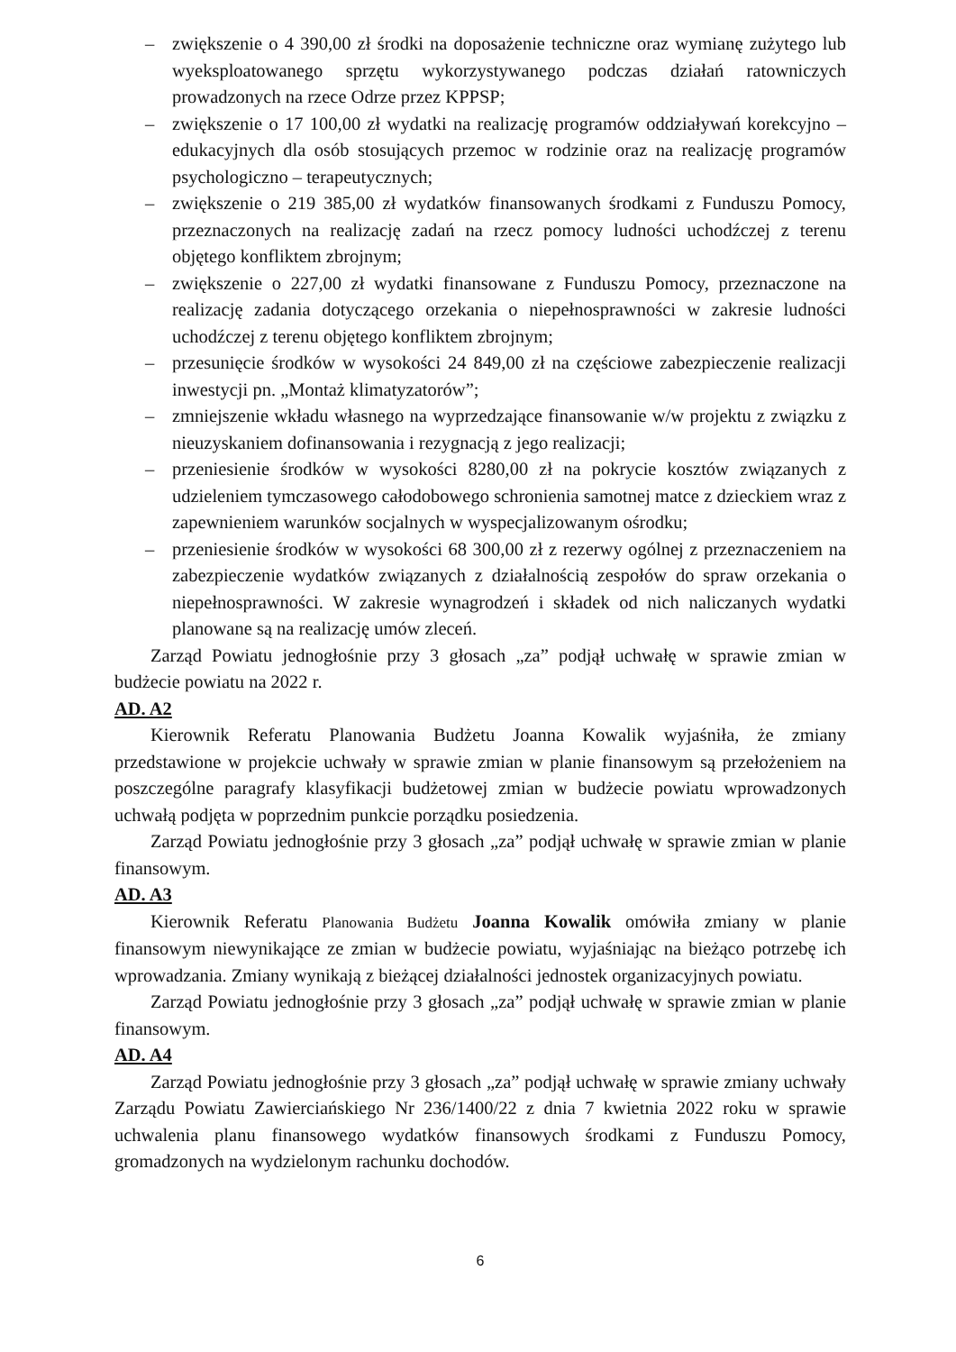– zwiększenie o 4 390,00 zł środki na doposażenie techniczne oraz wymianę zużytego lub wyeksploatowanego sprzętu wykorzystywanego podczas działań ratowniczych prowadzonych na rzece Odrze przez KPPSP;
– zwiększenie o 17 100,00 zł wydatki na realizację programów oddziaływań korekcyjno – edukacyjnych dla osób stosujących przemoc w rodzinie oraz na realizację programów psychologiczno – terapeutycznych;
– zwiększenie o 219 385,00 zł wydatków finansowanych środkami z Funduszu Pomocy, przeznaczonych na realizację zadań na rzecz pomocy ludności uchodźczej z terenu objętego konfliktem zbrojnym;
– zwiększenie o 227,00 zł wydatki finansowane z Funduszu Pomocy, przeznaczone na realizację zadania dotyczącego orzekania o niepełnosprawności w zakresie ludności uchodźczej z terenu objętego konfliktem zbrojnym;
– przesunięcie środków w wysokości 24 849,00 zł na częściowe zabezpieczenie realizacji inwestycji pn. „Montaż klimatyzatorów”;
– zmniejszenie wkładu własnego na wyprzedzające finansowanie w/w projektu z związku z nieuzyskaniem dofinansowania i rezygnacją z jego realizacji;
– przeniesienie środków w wysokości 8280,00 zł na pokrycie kosztów związanych z udzieleniem tymczasowego całodobowego schronienia samotnej matce z dzieckiem wraz z zapewnieniem warunków socjalnych w wyspecjalizowanym ośrodku;
– przeniesienie środków w wysokości 68 300,00 zł z rezerwy ogólnej z przeznaczeniem na zabezpieczenie wydatków związanych z działalnością zespołów do spraw orzekania o niepełnosprawności. W zakresie wynagrodzeń i składek od nich naliczanych wydatki planowane są na realizację umów zleceń.
Zarząd Powiatu jednogłośnie przy 3 głosach „za” podjął uchwałę w sprawie zmian w budżecie powiatu na 2022 r.
AD. A2
Kierownik Referatu Planowania Budżetu Joanna Kowalik wyjaśniła, że zmiany przedstawione w projekcie uchwały w sprawie zmian w planie finansowym są przełożeniem na poszczególne paragrafy klasyfikacji budżetowej zmian w budżecie powiatu wprowadzonych uchwałą podjęta w poprzednim punkcie porządku posiedzenia.
Zarząd Powiatu jednogłośnie przy 3 głosach „za” podjął uchwałę w sprawie zmian w planie finansowym.
AD. A3
Kierownik Referatu Planowania Budżetu Joanna Kowalik omówiła zmiany w planie finansowym niewynikające ze zmian w budżecie powiatu, wyjaśniając na bieżąco potrzebę ich wprowadzania. Zmiany wynikają z bieżącej działalności jednostek organizacyjnych powiatu.
Zarząd Powiatu jednogłośnie przy 3 głosach „za” podjął uchwałę w sprawie zmian w planie finansowym.
AD. A4
Zarząd Powiatu jednogłośnie przy 3 głosach „za” podjął uchwałę w sprawie zmiany uchwały Zarządu Powiatu Zawierciańskiego Nr 236/1400/22 z dnia 7 kwietnia 2022 roku w sprawie uchwalenia planu finansowego wydatków finansowych środkami z Funduszu Pomocy, gromadzonych na wydzielonym rachunku dochodów.
6